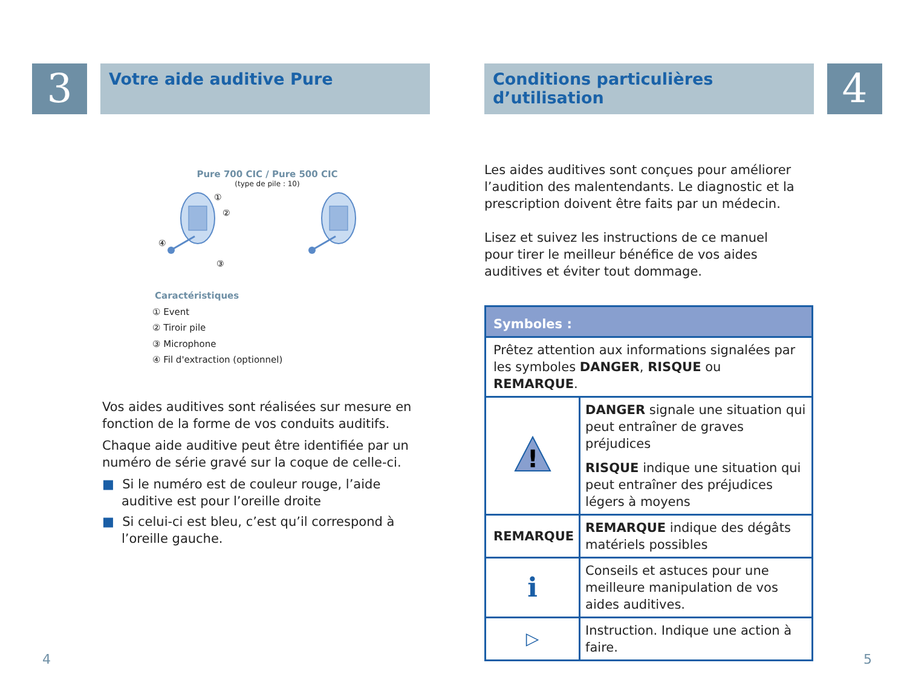3
Votre aide auditive Pure
Pure 700 CIC / Pure 500 CIC
(type de pile : 10)
①
②
③
④
Caractéristiques
① Event
② Tiroir pile
③ Microphone
④ Fil d'extraction (optionnel)
Vos aides auditives sont réalisées sur mesure en fonction de la forme de vos conduits auditifs.
Chaque aide auditive peut être identifiée par un numéro de série gravé sur la coque de celle-ci.
■ Si le numéro est de couleur rouge, l’aide auditive est pour l’oreille droite
■ Si celui-ci est bleu, c’est qu’il correspond à l’oreille gauche.
4
Conditions particulières d’utilisation
4
Les aides auditives sont conçues pour améliorer l’audition des malentendants. Le diagnostic et la prescription doivent être faits par un médecin.
Lisez et suivez les instructions de ce manuel pour tirer le meilleur bénéfice de vos aides auditives et éviter tout dommage.
| Symboles : | |
| Prêtez attention aux informations signalées par les symboles DANGER , RISQUE ou REMARQUE . | |
| ! | DANGER signale une situation qui peut entraîner de graves préjudices RISQUE indique une situation qui peut entraîner des préjudices légers à moyens |
| REMARQUE | REMARQUE indique des dégâts matériels possibles |
| i | Conseils et astuces pour une meilleure manipulation de vos aides auditives. |
| ▷ | Instruction. Indique une action à faire. |
5